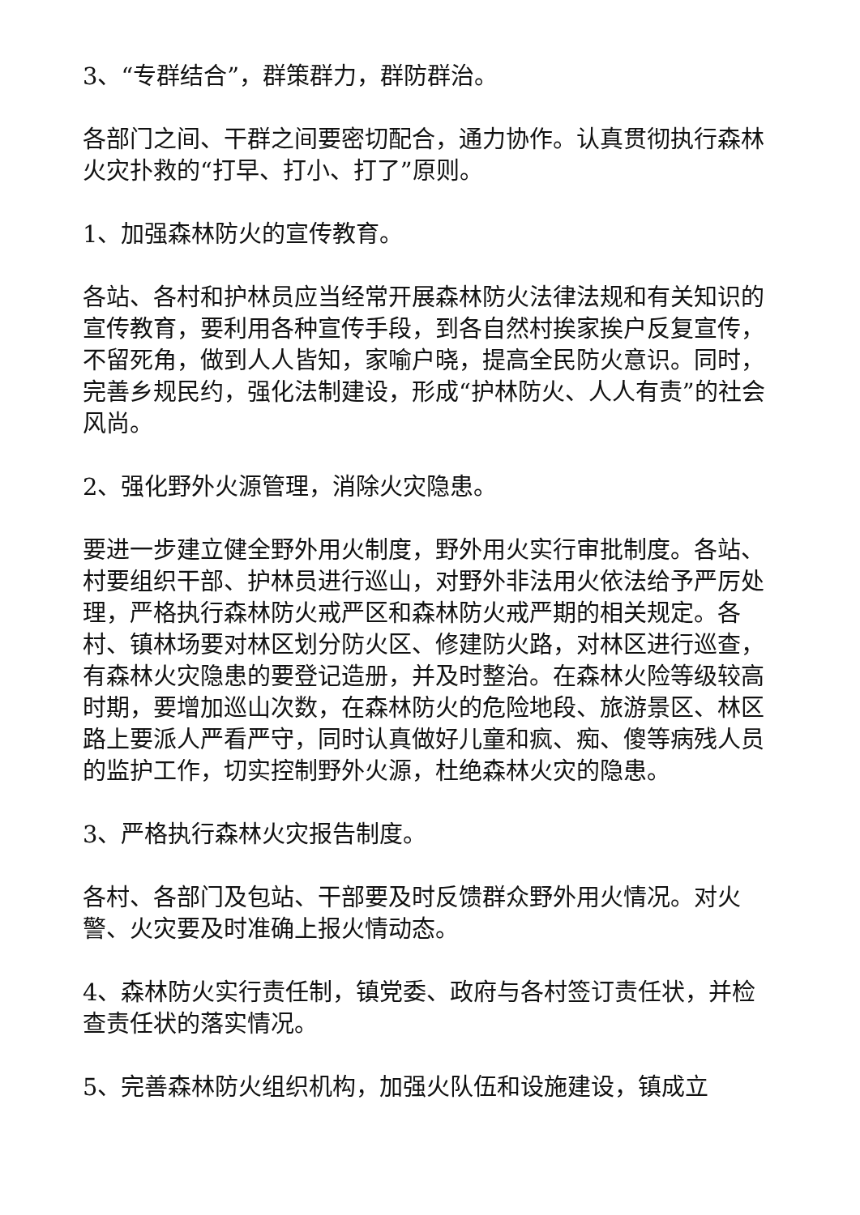3、“专群结合”，群策群力，群防群治。
各部门之间、干群之间要密切配合，通力协作。认真贯彻执行森林火灾扑救的“打早、打小、打了”原则。
1、加强森林防火的宣传教育。
各站、各村和护林员应当经常开展森林防火法律法规和有关知识的宣传教育，要利用各种宣传手段，到各自然村挨家挨户反复宣传，不留死角，做到人人皆知，家喻户晓，提高全民防火意识。同时，完善乡规民约，强化法制建设，形成“护林防火、人人有责”的社会风尚。
2、强化野外火源管理，消除火灾隐患。
要进一步建立健全野外用火制度，野外用火实行审批制度。各站、村要组织干部、护林员进行巡山，对野外非法用火依法给予严厉处理，严格执行森林防火戒严区和森林防火戒严期的相关规定。各村、镇林场要对林区划分防火区、修建防火路，对林区进行巡查，有森林火灾隐患的要登记造册，并及时整治。在森林火险等级较高时期，要增加巡山次数，在森林防火的危险地段、旅游景区、林区路上要派人严看严守，同时认真做好儿童和疯、痴、傻等病残人员的监护工作，切实控制野外火源，杜绝森林火灾的隐患。
3、严格执行森林火灾报告制度。
各村、各部门及包站、干部要及时反馈群众野外用火情况。对火警、火灾要及时准确上报火情动态。
4、森林防火实行责任制，镇党委、政府与各村签订责任状，并检查责任状的落实情况。
5、完善森林防火组织机构，加强火队伍和设施建设，镇成立